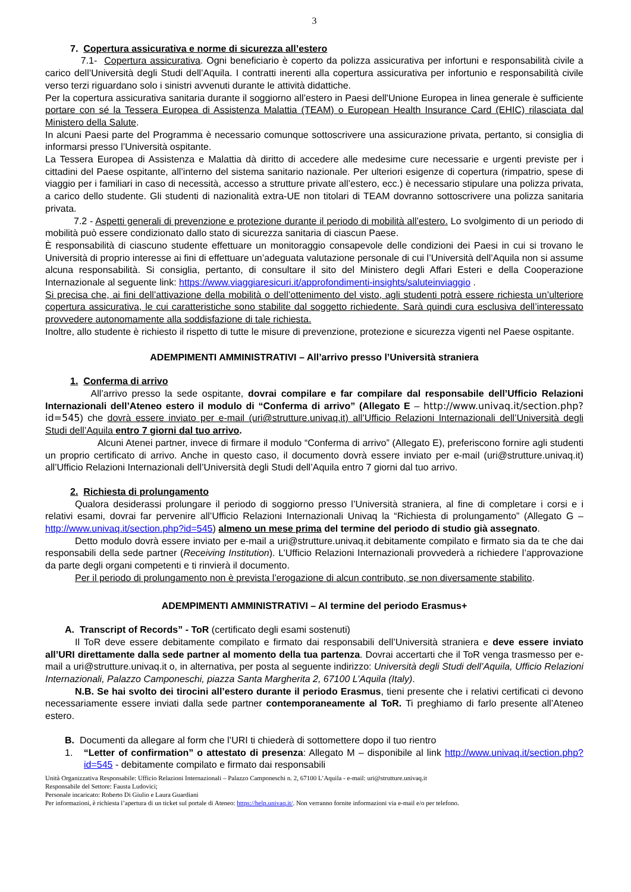3
7. Copertura assicurativa e norme di sicurezza all’estero
7.1- Copertura assicurativa. Ogni beneficiario è coperto da polizza assicurativa per infortuni e responsabilità civile a carico dell’Università degli Studi dell’Aquila. I contratti inerenti alla copertura assicurativa per infortunio e responsabilità civile verso terzi riguardano solo i sinistri avvenuti durante le attività didattiche.
Per la copertura assicurativa sanitaria durante il soggiorno all’estero in Paesi dell'Unione Europea in linea generale è sufficiente portare con sé la Tessera Europea di Assistenza Malattia (TEAM) o European Health Insurance Card (EHIC) rilasciata dal Ministero della Salute.
In alcuni Paesi parte del Programma è necessario comunque sottoscrivere una assicurazione privata, pertanto, si consiglia di informarsi presso l’Università ospitante.
La Tessera Europea di Assistenza e Malattia dà diritto di accedere alle medesime cure necessarie e urgenti previste per i cittadini del Paese ospitante, all’interno del sistema sanitario nazionale. Per ulteriori esigenze di copertura (rimpatrio, spese di viaggio per i familiari in caso di necessità, accesso a strutture private all’estero, ecc.) è necessario stipulare una polizza privata, a carico dello studente. Gli studenti di nazionalità extra-UE non titolari di TEAM dovranno sottoscrivere una polizza sanitaria privata.
7.2 - Aspetti generali di prevenzione e protezione durante il periodo di mobilità all’estero. Lo svolgimento di un periodo di mobilità può essere condizionato dallo stato di sicurezza sanitaria di ciascun Paese.
È responsabilità di ciascuno studente effettuare un monitoraggio consapevole delle condizioni dei Paesi in cui si trovano le Università di proprio interesse ai fini di effettuare un’adeguata valutazione personale di cui l’Università dell’Aquila non si assume alcuna responsabilità. Si consiglia, pertanto, di consultare il sito del Ministero degli Affari Esteri e della Cooperazione Internazionale al seguente link: https://www.viaggiaresicuri.it/approfondimenti-insights/saluteinviaggio .
Si precisa che, ai fini dell’attivazione della mobilità o dell’ottenimento del visto, agli studenti potrà essere richiesta un’ulteriore copertura assicurativa, le cui caratteristiche sono stabilite dal soggetto richiedente. Sarà quindi cura esclusiva dell’interessato provvedere autonomamente alla soddisfazione di tale richiesta.
Inoltre, allo studente è richiesto il rispetto di tutte le misure di prevenzione, protezione e sicurezza vigenti nel Paese ospitante.
ADEMPIMENTI AMMINISTRATIVI – All’arrivo presso l’Università straniera
1. Conferma di arrivo
All’arrivo presso la sede ospitante, dovrai compilare e far compilare dal responsabile dell’Ufficio Relazioni Internazionali dell’Ateneo estero il modulo di “Conferma di arrivo” (Allegato E – http://www.univaq.it/section.php?id=545) che dovrà essere inviato per e-mail (uri@strutture.univaq.it) all’Ufficio Relazioni Internazionali dell’Università degli Studi dell’Aquila entro 7 giorni dal tuo arrivo.
Alcuni Atenei partner, invece di firmare il modulo “Conferma di arrivo” (Allegato E), preferiscono fornire agli studenti un proprio certificato di arrivo. Anche in questo caso, il documento dovrà essere inviato per e-mail (uri@strutture.univaq.it) all’Ufficio Relazioni Internazionali dell’Università degli Studi dell’Aquila entro 7 giorni dal tuo arrivo.
2. Richiesta di prolungamento
Qualora desiderassi prolungare il periodo di soggiorno presso l’Università straniera, al fine di completare i corsi e i relativi esami, dovrai far pervenire all’Ufficio Relazioni Internazionali Univaq la “Richiesta di prolungamento” (Allegato G – http://www.univaq.it/section.php?id=545) almeno un mese prima del termine del periodo di studio già assegnato.
Detto modulo dovrà essere inviato per e-mail a uri@strutture.univaq.it debitamente compilato e firmato sia da te che dai responsabili della sede partner (Receiving Institution). L’Ufficio Relazioni Internazionali provvederà a richiedere l’approvazione da parte degli organi competenti e ti rinvierà il documento.
Per il periodo di prolungamento non è prevista l’erogazione di alcun contributo, se non diversamente stabilito.
ADEMPIMENTI AMMINISTRATIVI – Al termine del periodo Erasmus+
A. Transcript of Records” - ToR (certificato degli esami sostenuti)
Il ToR deve essere debitamente compilato e firmato dai responsabili dell’Università straniera e deve essere inviato all’URI direttamente dalla sede partner al momento della tua partenza. Dovrai accertarti che il ToR venga trasmesso per e-mail a uri@strutture.univaq.it o, in alternativa, per posta al seguente indirizzo: Università degli Studi dell’Aquila, Ufficio Relazioni Internazionali, Palazzo Camponeschi, piazza Santa Margherita 2, 67100 L’Aquila (Italy).
N.B. Se hai svolto dei tirocini all’estero durante il periodo Erasmus, tieni presente che i relativi certificati ci devono necessariamente essere inviati dalla sede partner contemporaneamente al ToR. Ti preghiamo di farlo presente all’Ateneo estero.
B. Documenti da allegare al form che l’URI ti chiederà di sottomettere dopo il tuo rientro
1. “Letter of confirmation” o attestato di presenza: Allegato M – disponibile al link http://www.univaq.it/section.php?id=545 - debitamente compilato e firmato dai responsabili
Unità Organizzativa Responsabile: Ufficio Relazioni Internazionali – Palazzo Camponeschi n. 2, 67100 L’Aquila - e-mail: uri@strutture.univaq.it
Responsabile del Settore: Fausta Ludovici;
Personale incaricato: Roberto Di Giulio e Laura Guardiani
Per informazioni, è richiesta l’apertura di un ticket sul portale di Ateneo: https://help.univaq.it/. Non verranno fornite informazioni via e-mail e/o per telefono.